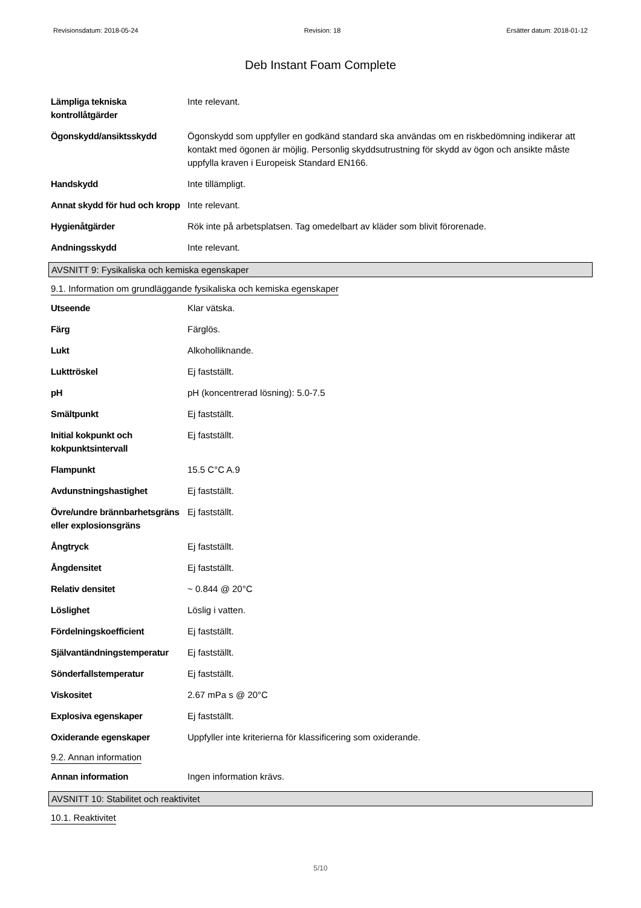Revisionsdatum: 2018-05-24 Revision: 18 Ersätter datum: 2018-01-12
Deb Instant Foam Complete
| Lämpliga tekniska kontrollåtgärder | Inte relevant. |
| Ögonskydd/ansiktsskydd | Ögonskydd som uppfyller en godkänd standard ska användas om en riskbedömning indikerar att kontakt med ögonen är möjlig. Personlig skyddsutrustning för skydd av ögon och ansikte måste uppfylla kraven i Europeisk Standard EN166. |
| Handskydd | Inte tillämpligt. |
| Annat skydd för hud och kropp | Inte relevant. |
| Hygienåtgärder | Rök inte på arbetsplatsen. Tag omedelbart av kläder som blivit förorenade. |
| Andningsskydd | Inte relevant. |
AVSNITT 9: Fysikaliska och kemiska egenskaper
9.1. Information om grundläggande fysikaliska och kemiska egenskaper
| Utseende | Klar vätska. |
| Färg | Färglös. |
| Lukt | Alkoholliknande. |
| Lukttröskel | Ej fastställt. |
| pH | pH (koncentrerad lösning): 5.0-7.5 |
| Smältpunkt | Ej fastställt. |
| Initial kokpunkt och kokpunktsintervall | Ej fastställt. |
| Flampunkt | 15.5 C°C A.9 |
| Avdunstningshastighet | Ej fastställt. |
| Övre/undre brännbarhetsgräns eller explosionsgräns | Ej fastställt. |
| Ångtryck | Ej fastställt. |
| Ångdensitet | Ej fastställt. |
| Relativ densitet | ~ 0.844 @ 20°C |
| Löslighet | Löslig i vatten. |
| Fördelningskoefficient | Ej fastställt. |
| Självantändningstemperatur | Ej fastställt. |
| Sönderfallstemperatur | Ej fastställt. |
| Viskositet | 2.67 mPa s @ 20°C |
| Explosiva egenskaper | Ej fastställt. |
| Oxiderande egenskaper | Uppfyller inte kriterierna för klassificering som oxiderande. |
9.2. Annan information
| Annan information | Ingen information krävs. |
AVSNITT 10: Stabilitet och reaktivitet
10.1. Reaktivitet
5/10